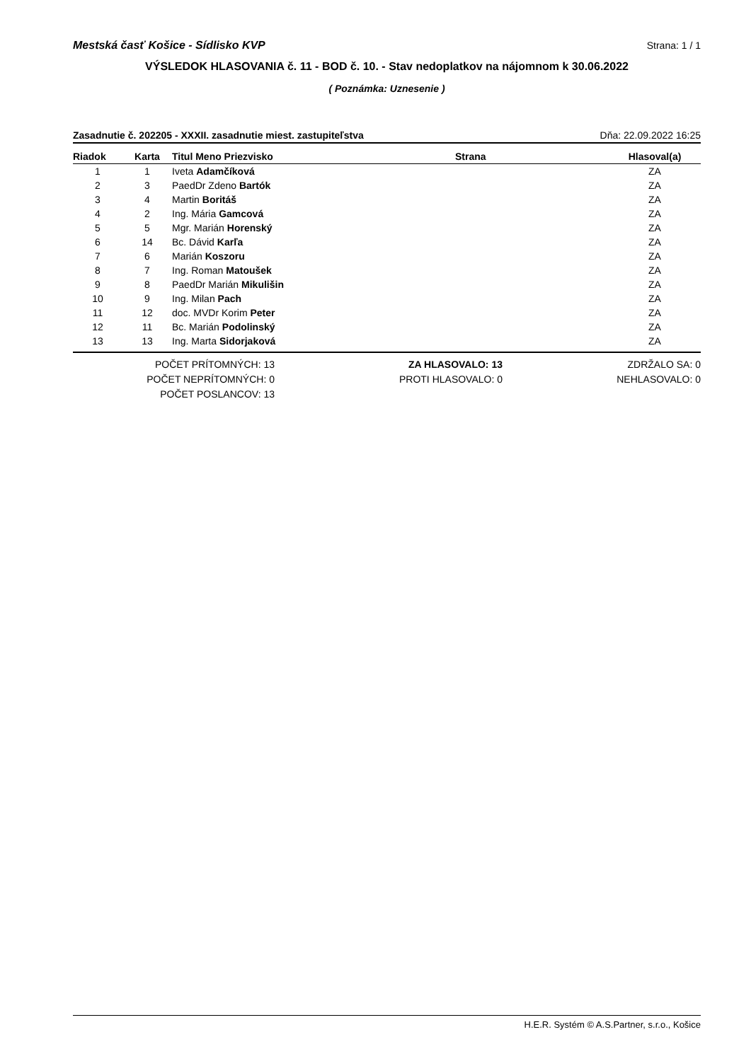Mestská časť Košice - Sídlisko KVP Strana: 1 / 1
VÝSLEDOK HLASOVANIA č. 11 - BOD č. 10. - Stav nedoplatkov na nájomnom k 30.06.2022
( Poznámka: Uznesenie )
Zasadnutie č. 202205 - XXXII. zasadnutie miest. zastupiteľstva Dňa: 22.09.2022 16:25
| Riadok | Karta | Titul Meno Priezvisko | Strana | Hlasoval(a) |
| --- | --- | --- | --- | --- |
| 1 | 1 | Iveta Adamčíková | | ZA |
| 2 | 3 | PaedDr Zdeno Bartók | | ZA |
| 3 | 4 | Martin Boritáš | | ZA |
| 4 | 2 | Ing. Mária Gamcová | | ZA |
| 5 | 5 | Mgr. Marián Horenský | | ZA |
| 6 | 14 | Bc. Dávid Karľa | | ZA |
| 7 | 6 | Marián Koszoru | | ZA |
| 8 | 7 | Ing. Roman Matoušek | | ZA |
| 9 | 8 | PaedDr Marián Mikulišin | | ZA |
| 10 | 9 | Ing. Milan Pach | | ZA |
| 11 | 12 | doc. MVDr Korim Peter | | ZA |
| 12 | 11 | Bc. Marián Podolinský | | ZA |
| 13 | 13 | Ing. Marta Sidorjaková | | ZA |
POČET PRÍTOMNÝCH: 13
POČET NEPRÍTOMNÝCH: 0
POČET POSLANCOV: 13
ZA HLASOVALO: 13
PROTI HLASOVALO: 0
ZDRŽALO SA: 0
NEHLASOVALO: 0
H.E.R. Systém © A.S.Partner, s.r.o., Košice